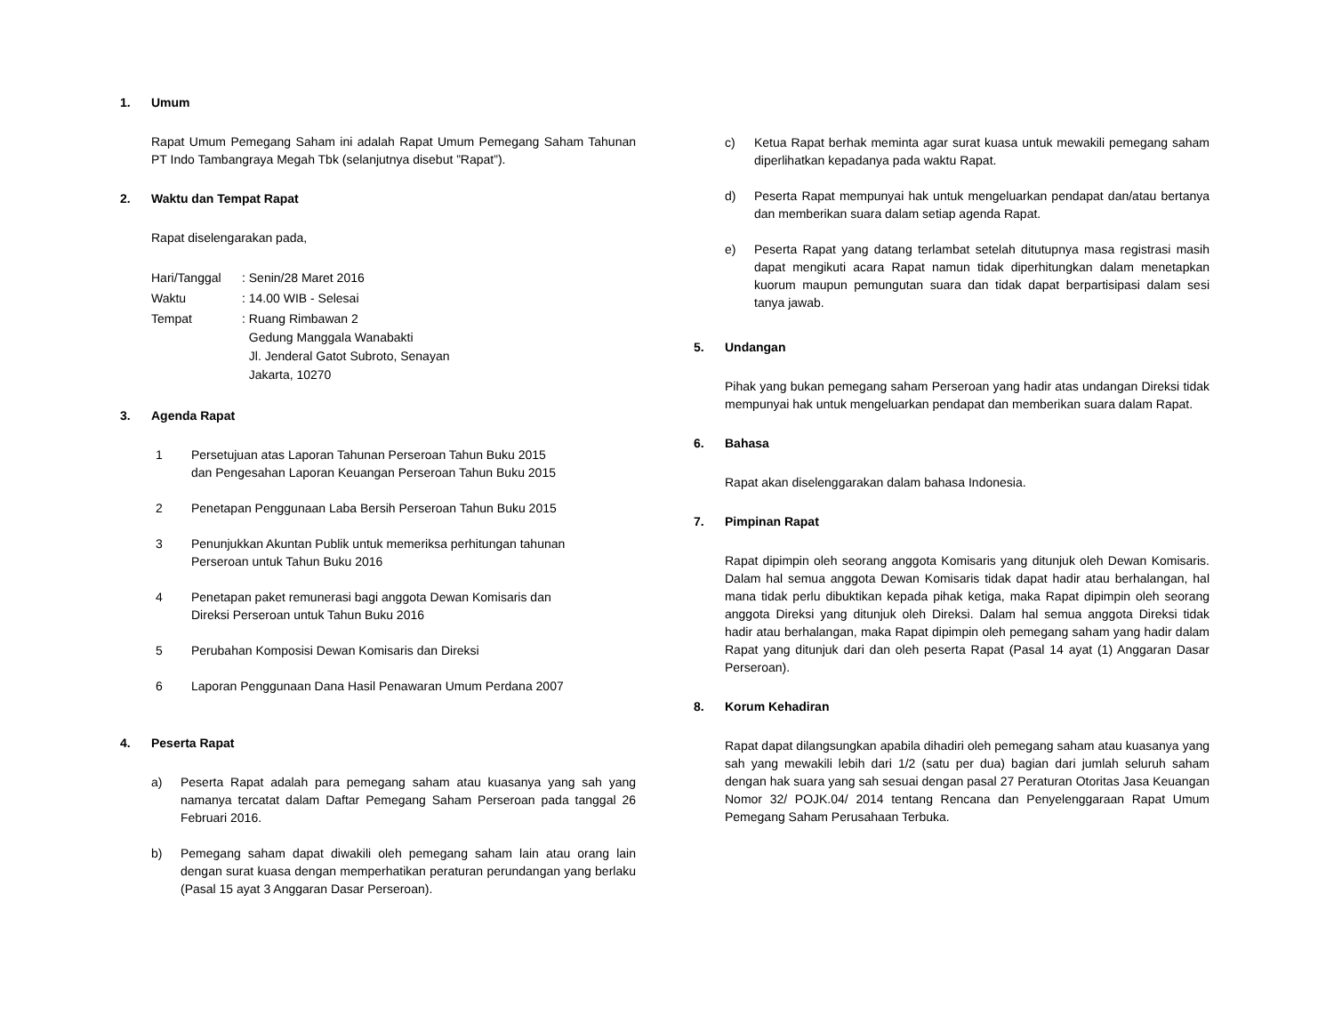1. Umum
Rapat Umum Pemegang Saham ini adalah Rapat Umum Pemegang Saham Tahunan PT Indo Tambangraya Megah Tbk (selanjutnya disebut ”Rapat”).
2. Waktu dan Tempat Rapat
Rapat diselengarakan pada,
| Hari/Tanggal | : Senin/28 Maret 2016 |
| Waktu | : 14.00 WIB - Selesai |
| Tempat | : Ruang Rimbawan 2 Gedung Manggala Wanabakti Jl. Jenderal Gatot Subroto, Senayan Jakarta, 10270 |
3. Agenda Rapat
1 Persetujuan atas Laporan Tahunan Perseroan Tahun Buku 2015
dan Pengesahan Laporan Keuangan Perseroan Tahun Buku 2015
2 Penetapan Penggunaan Laba Bersih Perseroan Tahun Buku 2015
3 Penunjukkan Akuntan Publik untuk memeriksa perhitungan tahunan
Perseroan untuk Tahun Buku 2016
4 Penetapan paket remunerasi bagi anggota Dewan Komisaris dan
Direksi Perseroan untuk Tahun Buku 2016
5 Perubahan Komposisi Dewan Komisaris dan Direksi
6 Laporan Penggunaan Dana Hasil Penawaran Umum Perdana 2007
4. Peserta Rapat
a) Peserta Rapat adalah para pemegang saham atau kuasanya yang sah yang namanya tercatat dalam Daftar Pemegang Saham Perseroan pada tanggal 26 Februari 2016.
b) Pemegang saham dapat diwakili oleh pemegang saham lain atau orang lain dengan surat kuasa dengan memperhatikan peraturan perundangan yang berlaku (Pasal 15 ayat 3 Anggaran Dasar Perseroan).
c) Ketua Rapat berhak meminta agar surat kuasa untuk mewakili pemegang saham diperlihatkan kepadanya pada waktu Rapat.
d) Peserta Rapat mempunyai hak untuk mengeluarkan pendapat dan/atau bertanya dan memberikan suara dalam setiap agenda Rapat.
e) Peserta Rapat yang datang terlambat setelah ditutupnya masa registrasi masih dapat mengikuti acara Rapat namun tidak diperhitungkan dalam menetapkan kuorum maupun pemungutan suara dan tidak dapat berpartisipasi dalam sesi tanya jawab.
5. Undangan
Pihak yang bukan pemegang saham Perseroan yang hadir atas undangan Direksi tidak mempunyai hak untuk mengeluarkan pendapat dan memberikan suara dalam Rapat.
6. Bahasa
Rapat akan diselenggarakan dalam bahasa Indonesia.
7. Pimpinan Rapat
Rapat dipimpin oleh seorang anggota Komisaris yang ditunjuk oleh Dewan Komisaris. Dalam hal semua anggota Dewan Komisaris tidak dapat hadir atau berhalangan, hal mana tidak perlu dibuktikan kepada pihak ketiga, maka Rapat dipimpin oleh seorang anggota Direksi yang ditunjuk oleh Direksi. Dalam hal semua anggota Direksi tidak hadir atau berhalangan, maka Rapat dipimpin oleh pemegang saham yang hadir dalam Rapat yang ditunjuk dari dan oleh peserta Rapat (Pasal 14 ayat (1) Anggaran Dasar Perseroan).
8. Korum Kehadiran
Rapat dapat dilangsungkan apabila dihadiri oleh pemegang saham atau kuasanya yang sah yang mewakili lebih dari 1/2 (satu per dua) bagian dari jumlah seluruh saham dengan hak suara yang sah sesuai dengan pasal 27 Peraturan Otoritas Jasa Keuangan Nomor 32/ POJK.04/ 2014 tentang Rencana dan Penyelenggaraan Rapat Umum Pemegang Saham Perusahaan Terbuka.